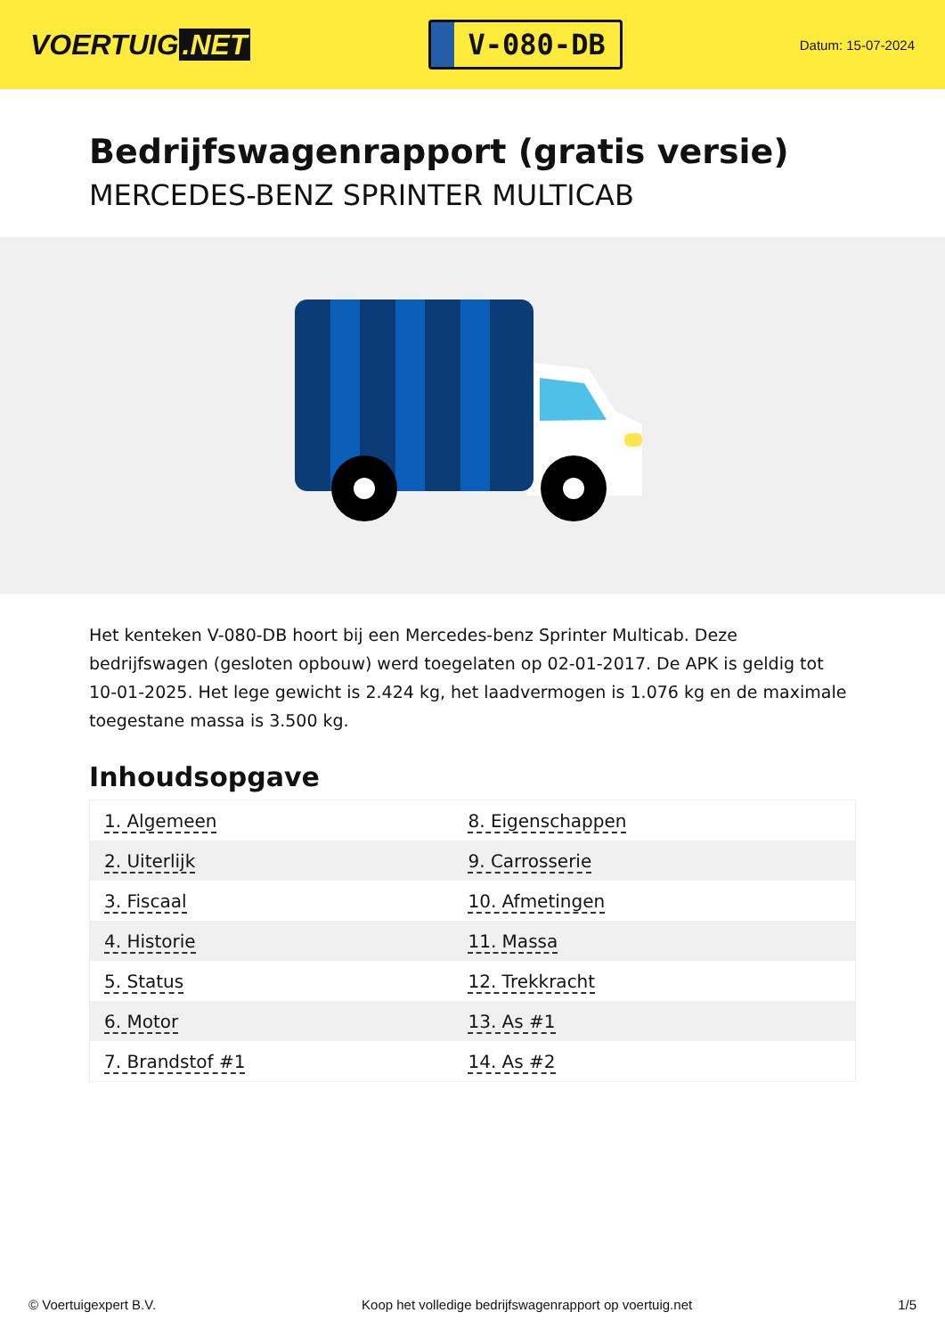VOERTUIG.NET
V-080-DB
Datum: 15-07-2024
Bedrijfswagenrapport (gratis versie)
MERCEDES-BENZ SPRINTER MULTICAB
Het kenteken V-080-DB hoort bij een Mercedes-benz Sprinter Multicab. Deze bedrijfswagen (gesloten opbouw) werd toegelaten op 02-01-2017. De APK is geldig tot 10-01-2025. Het lege gewicht is 2.424 kg, het laadvermogen is 1.076 kg en de maximale toegestane massa is 3.500 kg.
Inhoudsopgave
| 1. Algemeen | 8. Eigenschappen |
| 2. Uiterlijk | 9. Carrosserie |
| 3. Fiscaal | 10. Afmetingen |
| 4. Historie | 11. Massa |
| 5. Status | 12. Trekkracht |
| 6. Motor | 13. As #1 |
| 7. Brandstof #1 | 14. As #2 |
© Voertuigexpert B.V. Koop het volledige bedrijfswagenrapport op voertuig.net 1/5